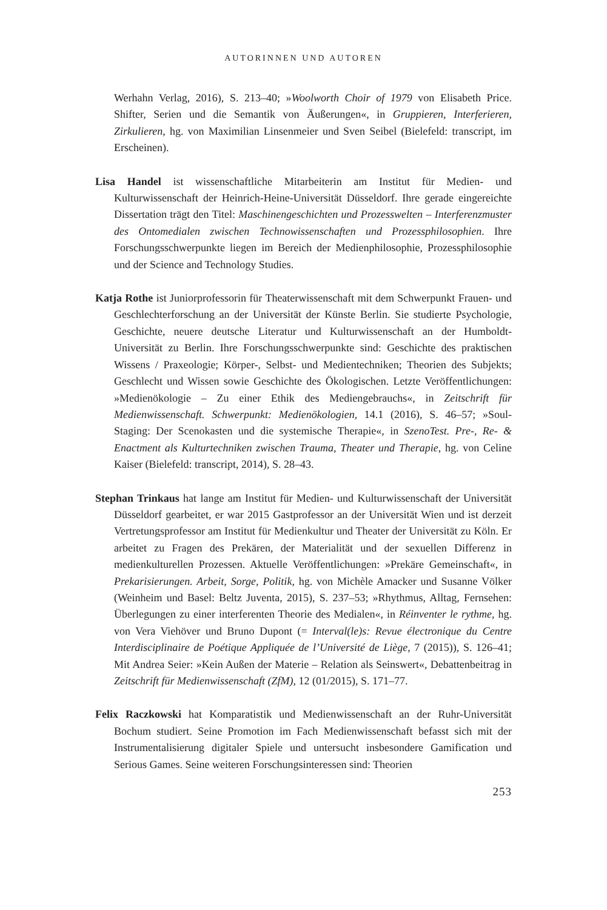AUTORINNEN UND AUTOREN
Werhahn Verlag, 2016), S. 213–40; »Woolworth Choir of 1979 von Elisabeth Price. Shifter, Serien und die Semantik von Äußerungen«, in Gruppieren, Interferieren, Zirkulieren, hg. von Maximilian Linsenmeier und Sven Seibel (Bielefeld: transcript, im Erscheinen).
Lisa Handel ist wissenschaftliche Mitarbeiterin am Institut für Medien- und Kulturwissenschaft der Heinrich-Heine-Universität Düsseldorf. Ihre gerade eingereichte Dissertation trägt den Titel: Maschinengeschichten und Prozesswelten – Interferenzmuster des Ontomedialen zwischen Technowissenschaften und Prozessphilosophien. Ihre Forschungsschwerpunkte liegen im Bereich der Medienphilosophie, Prozessphilosophie und der Science and Technology Studies.
Katja Rothe ist Juniorprofessorin für Theaterwissenschaft mit dem Schwerpunkt Frauen- und Geschlechterforschung an der Universität der Künste Berlin. Sie studierte Psychologie, Geschichte, neuere deutsche Literatur und Kulturwissenschaft an der Humboldt-Universität zu Berlin. Ihre Forschungsschwerpunkte sind: Geschichte des praktischen Wissens / Praxeologie; Körper-, Selbst- und Medientechniken; Theorien des Subjekts; Geschlecht und Wissen sowie Geschichte des Ökologischen. Letzte Veröffentlichungen: »Medienökologie – Zu einer Ethik des Mediengebrauchs«, in Zeitschrift für Medienwissenschaft. Schwerpunkt: Medienökologien, 14.1 (2016), S. 46–57; »Soul-Staging: Der Scenokasten und die systemische Therapie«, in SzenoTest. Pre-, Re- & Enactment als Kulturtechniken zwischen Trauma, Theater und Therapie, hg. von Celine Kaiser (Bielefeld: transcript, 2014), S. 28–43.
Stephan Trinkaus hat lange am Institut für Medien- und Kulturwissenschaft der Universität Düsseldorf gearbeitet, er war 2015 Gastprofessor an der Universität Wien und ist derzeit Vertretungsprofessor am Institut für Medienkultur und Theater der Universität zu Köln. Er arbeitet zu Fragen des Prekären, der Materialität und der sexuellen Differenz in medienkulturellen Prozessen. Aktuelle Veröffentlichungen: »Prekäre Gemeinschaft«, in Prekarisierungen. Arbeit, Sorge, Politik, hg. von Michèle Amacker und Susanne Völker (Weinheim und Basel: Beltz Juventa, 2015), S. 237–53; »Rhythmus, Alltag, Fernsehen: Überlegungen zu einer interferenten Theorie des Medialen«, in Réinventer le rythme, hg. von Vera Viehöver und Bruno Dupont (= Interval(le)s: Revue électronique du Centre Interdisciplinaire de Poétique Appliquée de l’Université de Liège, 7 (2015)), S. 126–41; Mit Andrea Seier: »Kein Außen der Materie – Relation als Seinswert«, Debattenbeitrag in Zeitschrift für Medienwissenschaft (ZfM), 12 (01/2015), S. 171–77.
Felix Raczkowski hat Komparatistik und Medienwissenschaft an der Ruhr-Universität Bochum studiert. Seine Promotion im Fach Medienwissenschaft befasst sich mit der Instrumentalisierung digitaler Spiele und untersucht insbesondere Gamification und Serious Games. Seine weiteren Forschungsinteressen sind: Theorien
253